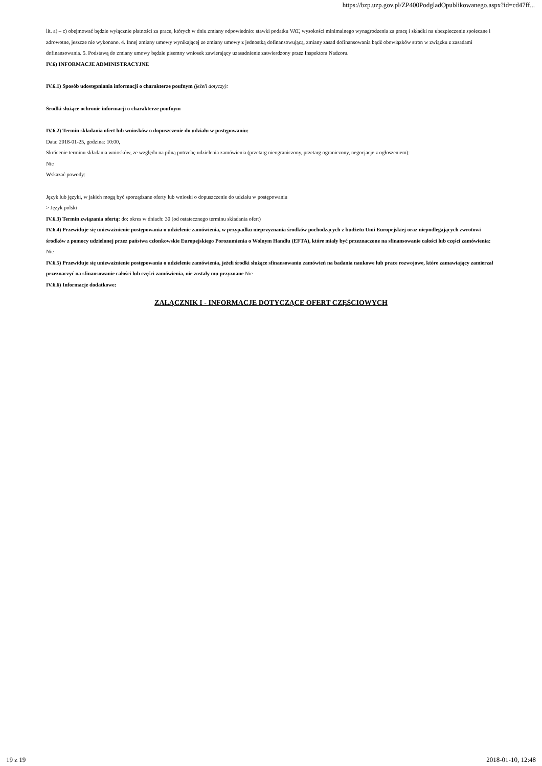https://bzp.uzp.gov.pl/ZP400PodgladOpublikowanego.aspx?id=cd47ff...
lit. a) – c) obejmować będzie wyłącznie płatności za prace, których w dniu zmiany odpowiednio: stawki podatku VAT, wysokości minimalnego wynagrodzenia za pracę i składki na ubezpieczenie społeczne i zdrowotne, jeszcze nie wykonano. 4. Innej zmiany umowy wynikającej ze zmiany umowy z jednostką dofinansowującą, zmiany zasad dofinansowania bądź obowiązków stron w związku z zasadami dofinansowania. 5. Podstawą do zmiany umowy będzie pisemny wniosek zawierający uzasadnienie zatwierdzony przez Inspektora Nadzoru.
IV.6) INFORMACJE ADMINISTRACYJNE
IV.6.1) Sposób udostępniania informacji o charakterze poufnym (jeżeli dotyczy):
Środki służące ochronie informacji o charakterze poufnym
IV.6.2) Termin składania ofert lub wniosków o dopuszczenie do udziału w postępowaniu:
Data: 2018-01-25, godzina: 10:00,
Skrócenie terminu składania wniosków, ze względu na pilną potrzebę udzielenia zamówienia (przetarg nieograniczony, przetarg ograniczony, negocjacje z ogłoszeniem):
Nie
Wskazać powody:
Język lub języki, w jakich mogą być sporządzane oferty lub wnioski o dopuszczenie do udziału w postępowaniu
> Język polski
IV.6.3) Termin związania ofertą: do: okres w dniach: 30 (od ostatecznego terminu składania ofert)
IV.6.4) Przewiduje się unieważnienie postępowania o udzielenie zamówienia, w przypadku nieprzyznania środków pochodzących z budżetu Unii Europejskiej oraz niepodlegających zwrotowi środków z pomocy udzielonej przez państwa członkowskie Europejskiego Porozumienia o Wolnym Handlu (EFTA), które miały być przeznaczone na sfinansowanie całości lub części zamówienia: Nie
IV.6.5) Przewiduje się unieważnienie postępowania o udzielenie zamówienia, jeżeli środki służące sfinansowaniu zamówień na badania naukowe lub prace rozwojowe, które zamawiający zamierzał przeznaczyć na sfinansowanie całości lub części zamówienia, nie zostały mu przyznane Nie
IV.6.6) Informacje dodatkowe:
ZAŁĄCZNIK I - INFORMACJE DOTYCZĄCE OFERT CZĘŚCIOWYCH
19 z 19 2018-01-10, 12:48